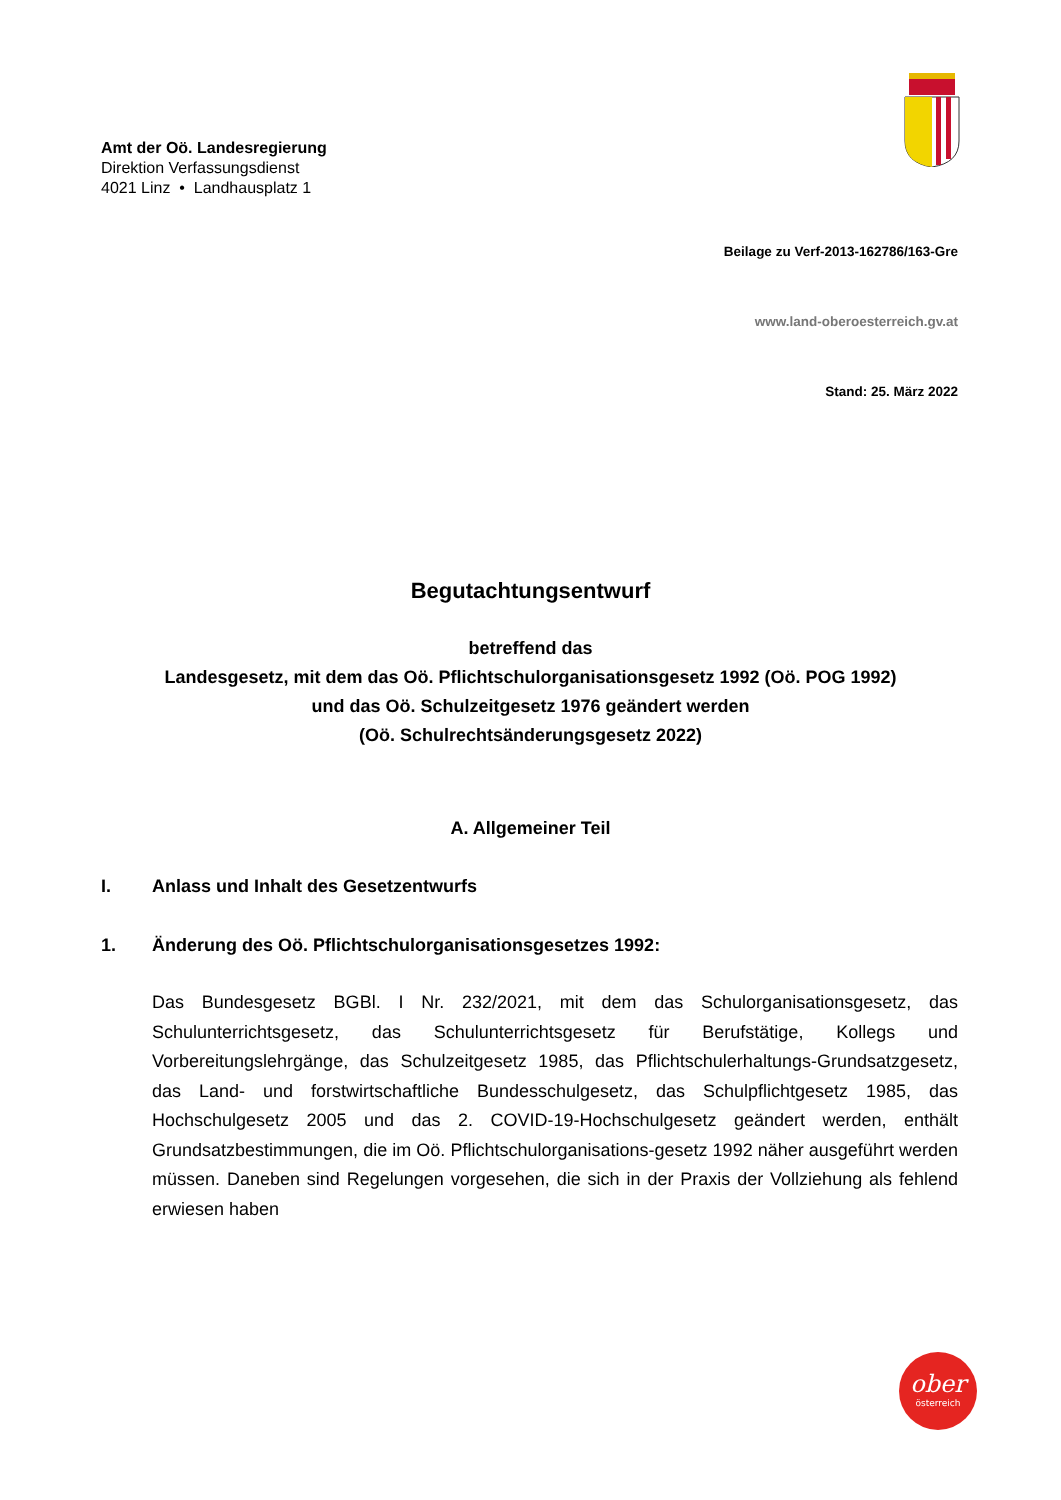Amt der Oö. Landesregierung
Direktion Verfassungsdienst
4021 Linz • Landhausplatz 1
Beilage zu Verf-2013-162786/163-Gre
www.land-oberoesterreich.gv.at
Stand: 25. März 2022
Begutachtungsentwurf
betreffend das
Landesgesetz, mit dem das Oö. Pflichtschulorganisationsgesetz 1992 (Oö. POG 1992)
und das Oö. Schulzeitgesetz 1976 geändert werden
(Oö. Schulrechtsänderungsgesetz 2022)
A. Allgemeiner Teil
I. Anlass und Inhalt des Gesetzentwurfs
1. Änderung des Oö. Pflichtschulorganisationsgesetzes 1992:
Das Bundesgesetz BGBl. I Nr. 232/2021, mit dem das Schulorganisationsgesetz, das Schulunterrichtsgesetz, das Schulunterrichtsgesetz für Berufstätige, Kollegs und Vorbereitungslehrgänge, das Schulzeitgesetz 1985, das Pflichtschulerhaltungs-Grundsatzgesetz, das Land- und forstwirtschaftliche Bundesschulgesetz, das Schulpflichtgesetz 1985, das Hochschulgesetz 2005 und das 2. COVID-19-Hochschulgesetz geändert werden, enthält Grundsatzbestimmungen, die im Oö. Pflichtschulorganisations-gesetz 1992 näher ausgeführt werden müssen. Daneben sind Regelungen vorgesehen, die sich in der Praxis der Vollziehung als fehlend erwiesen haben
ober
österreich